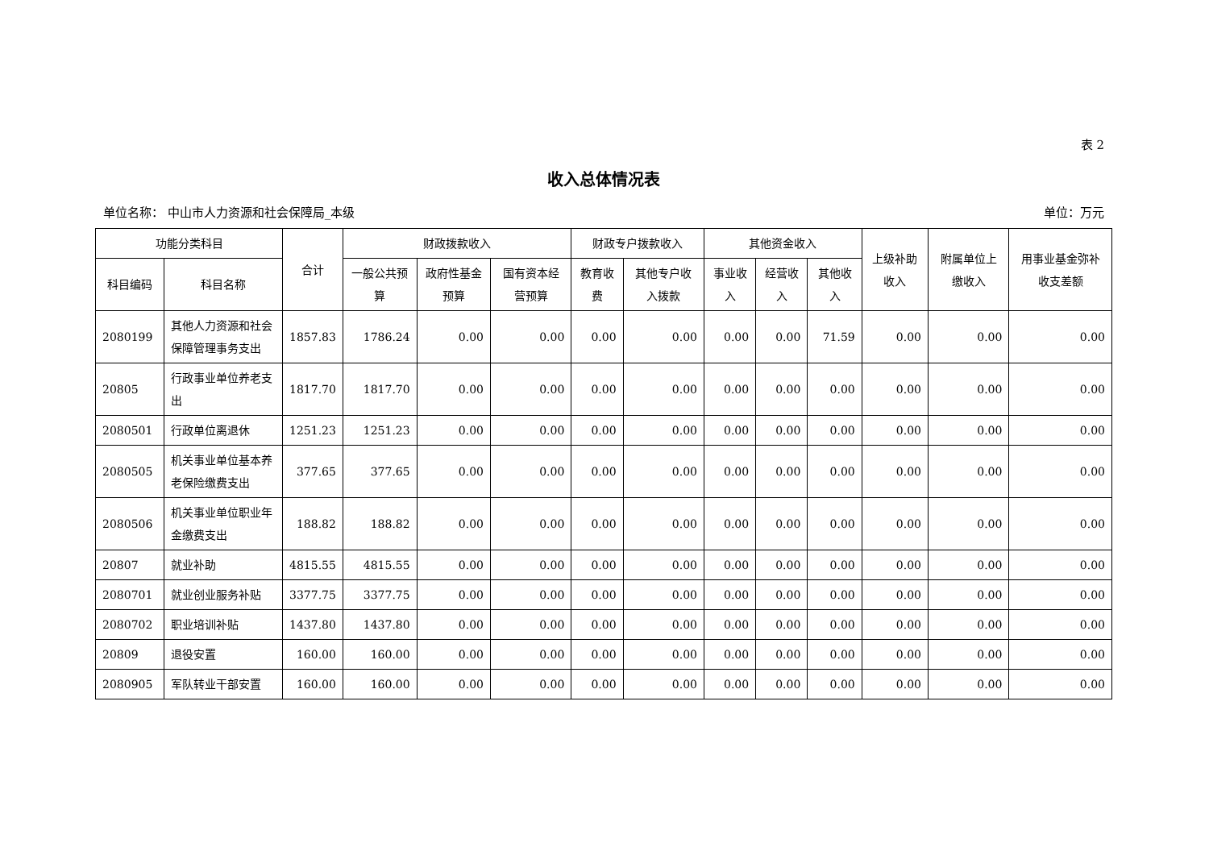表 2
收入总体情况表
单位名称： 中山市人力资源和社会保障局_本级 单位：万元
| 功能分类科目 | | 合计 | 财政拨款收入 | | | 财政专户拨款收入 | | 其他资金收入 | | | 上级补助收入 | 附属单位上缴收入 | 用事业基金弥补收支差额 |
| --- | --- | --- | --- | --- | --- | --- | --- | --- | --- | --- | --- | --- | --- |
| 科目编码 | 科目名称 | | 一般公共预算 | 政府性基金预算 | 国有资本经营预算 | 教育收费 | 其他专户收入拨款 | 事业收入 | 经营收入 | 其他收入 | | | |
| 2080199 | 其他人力资源和社会保障管理事务支出 | 1857.83 | 1786.24 | 0.00 | 0.00 | 0.00 | 0.00 | 0.00 | 0.00 | 71.59 | 0.00 | 0.00 | 0.00 |
| 20805 | 行政事业单位养老支出 | 1817.70 | 1817.70 | 0.00 | 0.00 | 0.00 | 0.00 | 0.00 | 0.00 | 0.00 | 0.00 | 0.00 | 0.00 |
| 2080501 | 行政单位离退休 | 1251.23 | 1251.23 | 0.00 | 0.00 | 0.00 | 0.00 | 0.00 | 0.00 | 0.00 | 0.00 | 0.00 | 0.00 |
| 2080505 | 机关事业单位基本养老保险缴费支出 | 377.65 | 377.65 | 0.00 | 0.00 | 0.00 | 0.00 | 0.00 | 0.00 | 0.00 | 0.00 | 0.00 | 0.00 |
| 2080506 | 机关事业单位职业年金缴费支出 | 188.82 | 188.82 | 0.00 | 0.00 | 0.00 | 0.00 | 0.00 | 0.00 | 0.00 | 0.00 | 0.00 | 0.00 |
| 20807 | 就业补助 | 4815.55 | 4815.55 | 0.00 | 0.00 | 0.00 | 0.00 | 0.00 | 0.00 | 0.00 | 0.00 | 0.00 | 0.00 |
| 2080701 | 就业创业服务补贴 | 3377.75 | 3377.75 | 0.00 | 0.00 | 0.00 | 0.00 | 0.00 | 0.00 | 0.00 | 0.00 | 0.00 | 0.00 |
| 2080702 | 职业培训补贴 | 1437.80 | 1437.80 | 0.00 | 0.00 | 0.00 | 0.00 | 0.00 | 0.00 | 0.00 | 0.00 | 0.00 | 0.00 |
| 20809 | 退役安置 | 160.00 | 160.00 | 0.00 | 0.00 | 0.00 | 0.00 | 0.00 | 0.00 | 0.00 | 0.00 | 0.00 | 0.00 |
| 2080905 | 军队转业干部安置 | 160.00 | 160.00 | 0.00 | 0.00 | 0.00 | 0.00 | 0.00 | 0.00 | 0.00 | 0.00 | 0.00 | 0.00 |